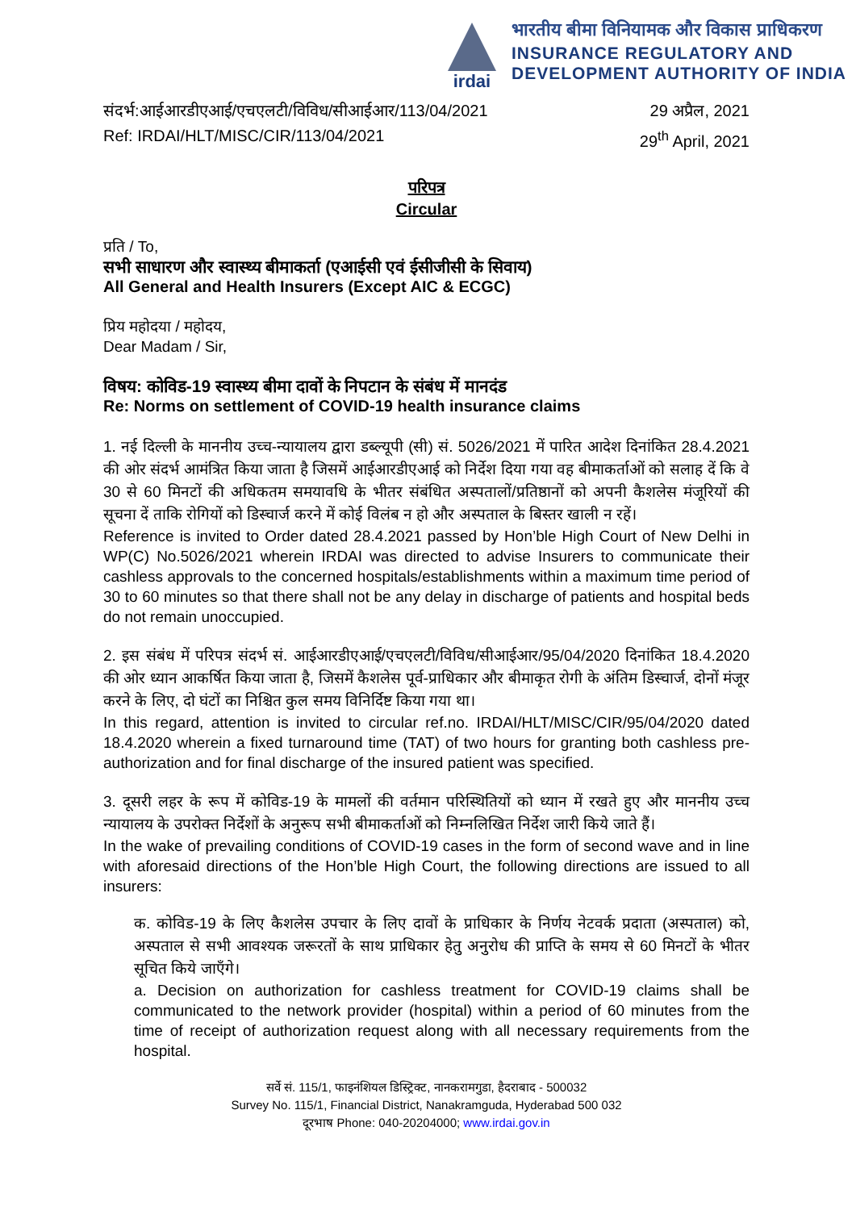irdai
भारतीय बीमा विनियामक और विकास प्राधिकरण
INSURANCE REGULATORY AND
DEVELOPMENT AUTHORITY OF INDIA
संदर्भ:आईआरडीएआई/एचएलटी/विविध/सीआईआर/113/04/2021 29 अप्रैल, 2021
Ref: IRDAI/HLT/MISC/CIR/113/04/2021 29<sup>th</sup> April, 2021
परिपत्र
Circular
प्रति / To,
सभी साधारण और स्वास्थ्य बीमाकर्ता (एआईसी एवं ईसीजीसी के सिवाय)
All General and Health Insurers (Except AIC & ECGC)
प्रिय महोदया / महोदय,
Dear Madam / Sir,
विषय: कोविड-19 स्वास्थ्य बीमा दावों के निपटान के संबंध में मानदंड
Re: Norms on settlement of COVID-19 health insurance claims
1. नई दिल्ली के माननीय उच्च-न्यायालय द्वारा डब्ल्यूपी (सी) सं. 5026/2021 में पारित आदेश दिनांकित 28.4.2021 की ओर संदर्भ आमंत्रित किया जाता है जिसमें आईआरडीएआई को निर्देश दिया गया वह बीमाकर्ताओं को सलाह दें कि वे 30 से 60 मिनटों की अधिकतम समयावधि के भीतर संबंधित अस्पतालों/प्रतिष्ठानों को अपनी कैशलेस मंजूरियों की सूचना दें ताकि रोगियों को डिस्चार्ज करने में कोई विलंब न हो और अस्पताल के बिस्तर खाली न रहें।
Reference is invited to Order dated 28.4.2021 passed by Hon’ble High Court of New Delhi in WP(C) No.5026/2021 wherein IRDAI was directed to advise Insurers to communicate their cashless approvals to the concerned hospitals/establishments within a maximum time period of 30 to 60 minutes so that there shall not be any delay in discharge of patients and hospital beds do not remain unoccupied.
2. इस संबंध में परिपत्र संदर्भ सं. आईआरडीएआई/एचएलटी/विविध/सीआईआर/95/04/2020 दिनांकित 18.4.2020 की ओर ध्यान आकर्षित किया जाता है, जिसमें कैशलेस पूर्व-प्राधिकार और बीमाकृत रोगी के अंतिम डिस्चार्ज, दोनों मंजूर करने के लिए, दो घंटों का निश्चित कुल समय विनिर्दिष्ट किया गया था।
In this regard, attention is invited to circular ref.no. IRDAI/HLT/MISC/CIR/95/04/2020 dated 18.4.2020 wherein a fixed turnaround time (TAT) of two hours for granting both cashless pre-authorization and for final discharge of the insured patient was specified.
3. दूसरी लहर के रूप में कोविड-19 के मामलों की वर्तमान परिस्थितियों को ध्यान में रखते हुए और माननीय उच्च न्यायालय के उपरोक्त निर्देशों के अनुरूप सभी बीमाकर्ताओं को निम्नलिखित निर्देश जारी किये जाते हैं।
In the wake of prevailing conditions of COVID-19 cases in the form of second wave and in line with aforesaid directions of the Hon’ble High Court, the following directions are issued to all insurers:
क. कोविड-19 के लिए कैशलेस उपचार के लिए दावों के प्राधिकार के निर्णय नेटवर्क प्रदाता (अस्पताल) को, अस्पताल से सभी आवश्यक जरूरतों के साथ प्राधिकार हेतु अनुरोध की प्राप्ति के समय से 60 मिनटों के भीतर सूचित किये जाएँगे।
a. Decision on authorization for cashless treatment for COVID-19 claims shall be communicated to the network provider (hospital) within a period of 60 minutes from the time of receipt of authorization request along with all necessary requirements from the hospital.
सर्वे सं. 115/1, फाइनंशियल डिस्ट्रिक्ट, नानकरामगुडा, हैदराबाद - 500032
Survey No. 115/1, Financial District, Nanakramguda, Hyderabad 500 032
दूरभाष Phone: 040-20204000; www.irdai.gov.in